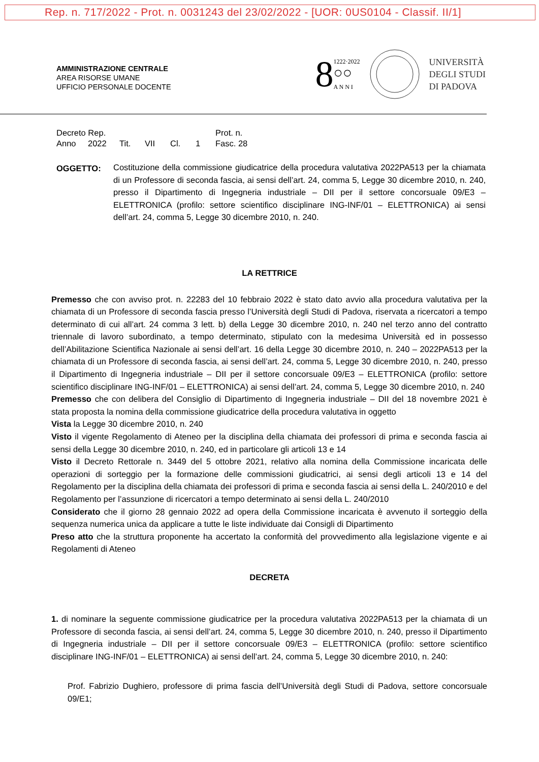Rep. n. 717/2022 - Prot. n. 0031243 del 23/02/2022 - [UOR: 0US0104 - Classif. II/1]
AMMINISTRAZIONE CENTRALE
AREA RISORSE UMANE
UFFICIO PERSONALE DOCENTE
8 1222·2022
○○
A N N I
UNIVERSITÀ
DEGLI STUDI
DI PADOVA
Decreto Rep. Prot. n.
Anno 2022 Tit. VII Cl. 1 Fasc. 28
OGGETTO: Costituzione della commissione giudicatrice della procedura valutativa 2022PA513 per la chiamata di un Professore di seconda fascia, ai sensi dell’art. 24, comma 5, Legge 30 dicembre 2010, n. 240, presso il Dipartimento di Ingegneria industriale – DII per il settore concorsuale 09/E3 – ELETTRONICA (profilo: settore scientifico disciplinare ING-INF/01 – ELETTRONICA) ai sensi dell’art. 24, comma 5, Legge 30 dicembre 2010, n. 240.
LA RETTRICE
Premesso che con avviso prot. n. 22283 del 10 febbraio 2022 è stato dato avvio alla procedura valutativa per la chiamata di un Professore di seconda fascia presso l’Università degli Studi di Padova, riservata a ricercatori a tempo determinato di cui all’art. 24 comma 3 lett. b) della Legge 30 dicembre 2010, n. 240 nel terzo anno del contratto triennale di lavoro subordinato, a tempo determinato, stipulato con la medesima Università ed in possesso dell’Abilitazione Scientifica Nazionale ai sensi dell’art. 16 della Legge 30 dicembre 2010, n. 240 – 2022PA513 per la chiamata di un Professore di seconda fascia, ai sensi dell’art. 24, comma 5, Legge 30 dicembre 2010, n. 240, presso il Dipartimento di Ingegneria industriale – DII per il settore concorsuale 09/E3 – ELETTRONICA (profilo: settore scientifico disciplinare ING-INF/01 – ELETTRONICA) ai sensi dell’art. 24, comma 5, Legge 30 dicembre 2010, n. 240
Premesso che con delibera del Consiglio di Dipartimento di Ingegneria industriale – DII del 18 novembre 2021 è stata proposta la nomina della commissione giudicatrice della procedura valutativa in oggetto
Vista la Legge 30 dicembre 2010, n. 240
Visto il vigente Regolamento di Ateneo per la disciplina della chiamata dei professori di prima e seconda fascia ai sensi della Legge 30 dicembre 2010, n. 240, ed in particolare gli articoli 13 e 14
Visto il Decreto Rettorale n. 3449 del 5 ottobre 2021, relativo alla nomina della Commissione incaricata delle operazioni di sorteggio per la formazione delle commissioni giudicatrici, ai sensi degli articoli 13 e 14 del Regolamento per la disciplina della chiamata dei professori di prima e seconda fascia ai sensi della L. 240/2010 e del Regolamento per l’assunzione di ricercatori a tempo determinato ai sensi della L. 240/2010
Considerato che il giorno 28 gennaio 2022 ad opera della Commissione incaricata è avvenuto il sorteggio della sequenza numerica unica da applicare a tutte le liste individuate dai Consigli di Dipartimento
Preso atto che la struttura proponente ha accertato la conformità del provvedimento alla legislazione vigente e ai Regolamenti di Ateneo
DECRETA
1. di nominare la seguente commissione giudicatrice per la procedura valutativa 2022PA513 per la chiamata di un Professore di seconda fascia, ai sensi dell’art. 24, comma 5, Legge 30 dicembre 2010, n. 240, presso il Dipartimento di Ingegneria industriale – DII per il settore concorsuale 09/E3 – ELETTRONICA (profilo: settore scientifico disciplinare ING-INF/01 – ELETTRONICA) ai sensi dell’art. 24, comma 5, Legge 30 dicembre 2010, n. 240:
Prof. Fabrizio Dughiero, professore di prima fascia dell’Università degli Studi di Padova, settore concorsuale 09/E1;